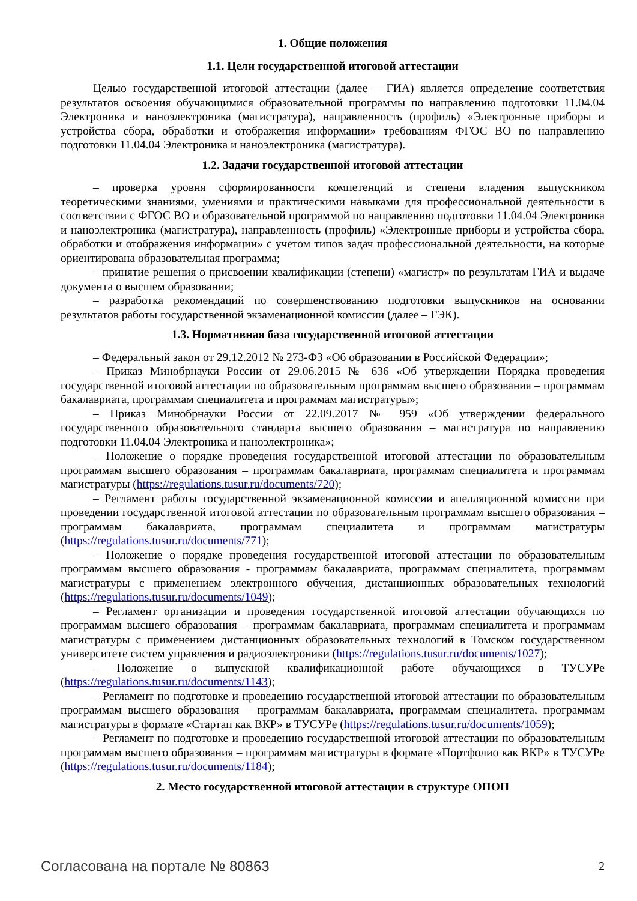1. Общие положения
1.1. Цели государственной итоговой аттестации
Целью государственной итоговой аттестации (далее – ГИА) является определение соответствия результатов освоения обучающимися образовательной программы по направлению подготовки 11.04.04 Электроника и наноэлектроника (магистратура), направленность (профиль) «Электронные приборы и устройства сбора, обработки и отображения информации» требованиям ФГОС ВО по направлению подготовки 11.04.04 Электроника и наноэлектроника (магистратура).
1.2. Задачи государственной итоговой аттестации
– проверка уровня сформированности компетенций и степени владения выпускником теоретическими знаниями, умениями и практическими навыками для профессиональной деятельности в соответствии с ФГОС ВО и образовательной программой по направлению подготовки 11.04.04 Электроника и наноэлектроника (магистратура), направленность (профиль) «Электронные приборы и устройства сбора, обработки и отображения информации» с учетом типов задач профессиональной деятельности, на которые ориентирована образовательная программа;
– принятие решения о присвоении квалификации (степени) «магистр» по результатам ГИА и выдаче документа о высшем образовании;
– разработка рекомендаций по совершенствованию подготовки выпускников на основании результатов работы государственной экзаменационной комиссии (далее – ГЭК).
1.3. Нормативная база государственной итоговой аттестации
– Федеральный закон от 29.12.2012 № 273-ФЗ «Об образовании в Российской Федерации»;
– Приказ Минобрнауки России от 29.06.2015 № 636 «Об утверждении Порядка проведения государственной итоговой аттестации по образовательным программам высшего образования – программам бакалавриата, программам специалитета и программам магистратуры»;
– Приказ Минобрнауки России от 22.09.2017 № 959 «Об утверждении федерального государственного образовательного стандарта высшего образования – магистратура по направлению подготовки 11.04.04 Электроника и наноэлектроника»;
– Положение о порядке проведения государственной итоговой аттестации по образовательным программам высшего образования – программам бакалавриата, программам специалитета и программам магистратуры (https://regulations.tusur.ru/documents/720);
– Регламент работы государственной экзаменационной комиссии и апелляционной комиссии при проведении государственной итоговой аттестации по образовательным программам высшего образования – программам бакалавриата, программам специалитета и программам магистратуры (https://regulations.tusur.ru/documents/771);
– Положение о порядке проведения государственной итоговой аттестации по образовательным программам высшего образования - программам бакалавриата, программам специалитета, программам магистратуры с применением электронного обучения, дистанционных образовательных технологий (https://regulations.tusur.ru/documents/1049);
– Регламент организации и проведения государственной итоговой аттестации обучающихся по программам высшего образования – программам бакалавриата, программам специалитета и программам магистратуры с применением дистанционных образовательных технологий в Томском государственном университете систем управления и радиоэлектроники (https://regulations.tusur.ru/documents/1027);
– Положение о выпускной квалификационной работе обучающихся в ТУСУРе (https://regulations.tusur.ru/documents/1143);
– Регламент по подготовке и проведению государственной итоговой аттестации по образовательным программам высшего образования – программам бакалавриата, программам специалитета, программам магистратуры в формате «Стартап как ВКР» в ТУСУРе (https://regulations.tusur.ru/documents/1059);
– Регламент по подготовке и проведению государственной итоговой аттестации по образовательным программам высшего образования – программам магистратуры в формате «Портфолио как ВКР» в ТУСУРе (https://regulations.tusur.ru/documents/1184);
2. Место государственной итоговой аттестации в структуре ОПОП
Согласована на портале № 80863 2